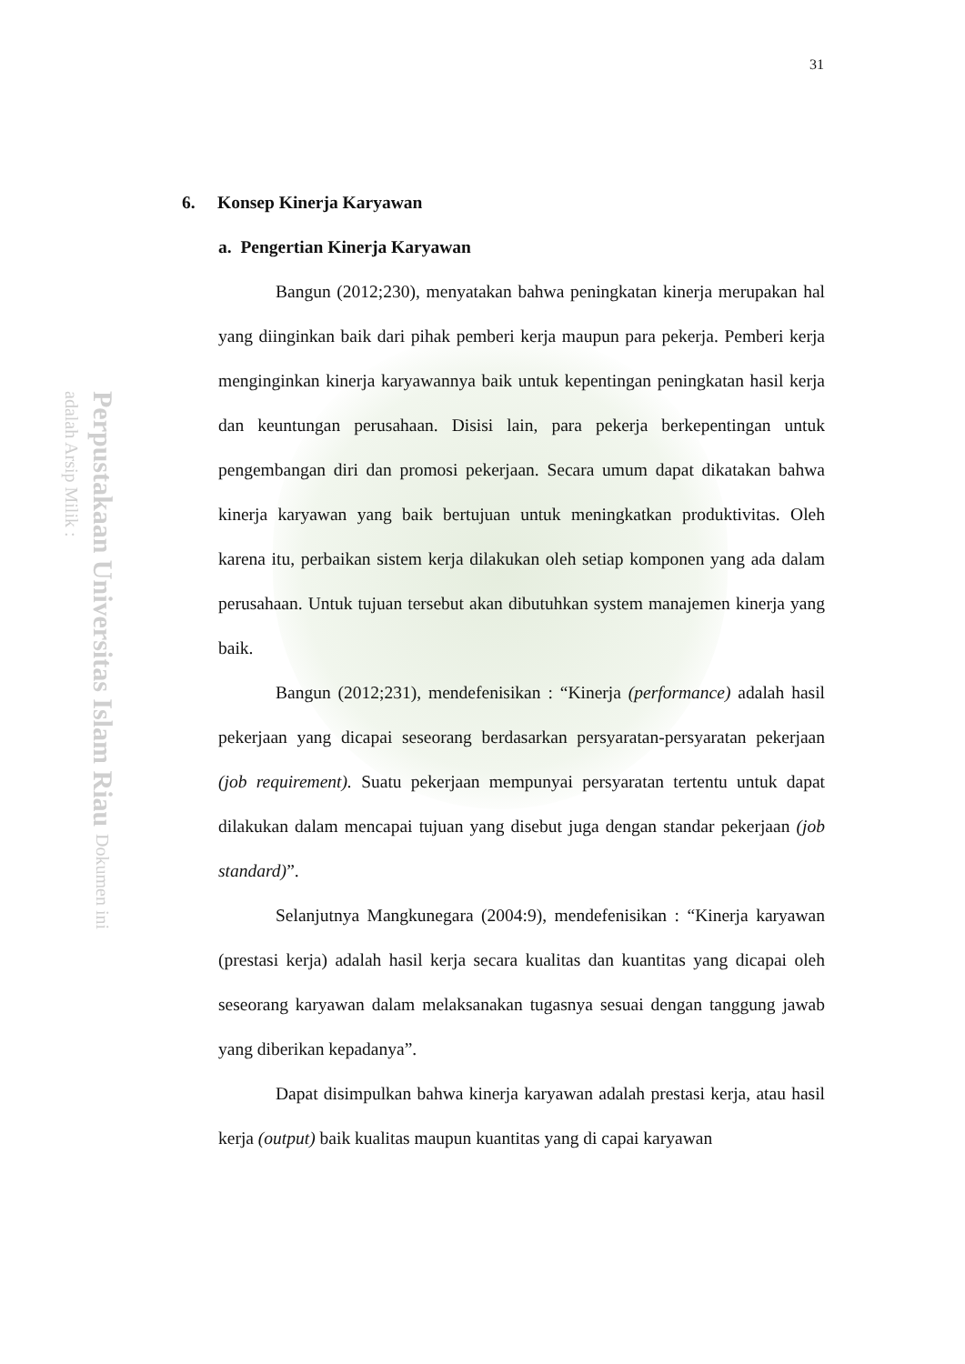Perpustakaan Universitas Islam Riau Dokumen ini adalah Arsip Milik :
31
6. Konsep Kinerja Karyawan
a. Pengertian Kinerja Karyawan
Bangun (2012;230), menyatakan bahwa peningkatan kinerja merupakan hal yang diinginkan baik dari pihak pemberi kerja maupun para pekerja. Pemberi kerja menginginkan kinerja karyawannya baik untuk kepentingan peningkatan hasil kerja dan keuntungan perusahaan. Disisi lain, para pekerja berkepentingan untuk pengembangan diri dan promosi pekerjaan. Secara umum dapat dikatakan bahwa kinerja karyawan yang baik bertujuan untuk meningkatkan produktivitas. Oleh karena itu, perbaikan sistem kerja dilakukan oleh setiap komponen yang ada dalam perusahaan. Untuk tujuan tersebut akan dibutuhkan system manajemen kinerja yang baik.
Bangun (2012;231), mendefenisikan : “Kinerja (performance) adalah hasil pekerjaan yang dicapai seseorang berdasarkan persyaratan-persyaratan pekerjaan (job requirement). Suatu pekerjaan mempunyai persyaratan tertentu untuk dapat dilakukan dalam mencapai tujuan yang disebut juga dengan standar pekerjaan (job standard)”.
Selanjutnya Mangkunegara (2004:9), mendefenisikan : “Kinerja karyawan (prestasi kerja) adalah hasil kerja secara kualitas dan kuantitas yang dicapai oleh seseorang karyawan dalam melaksanakan tugasnya sesuai dengan tanggung jawab yang diberikan kepadanya”.
Dapat disimpulkan bahwa kinerja karyawan adalah prestasi kerja, atau hasil kerja (output) baik kualitas maupun kuantitas yang di capai karyawan